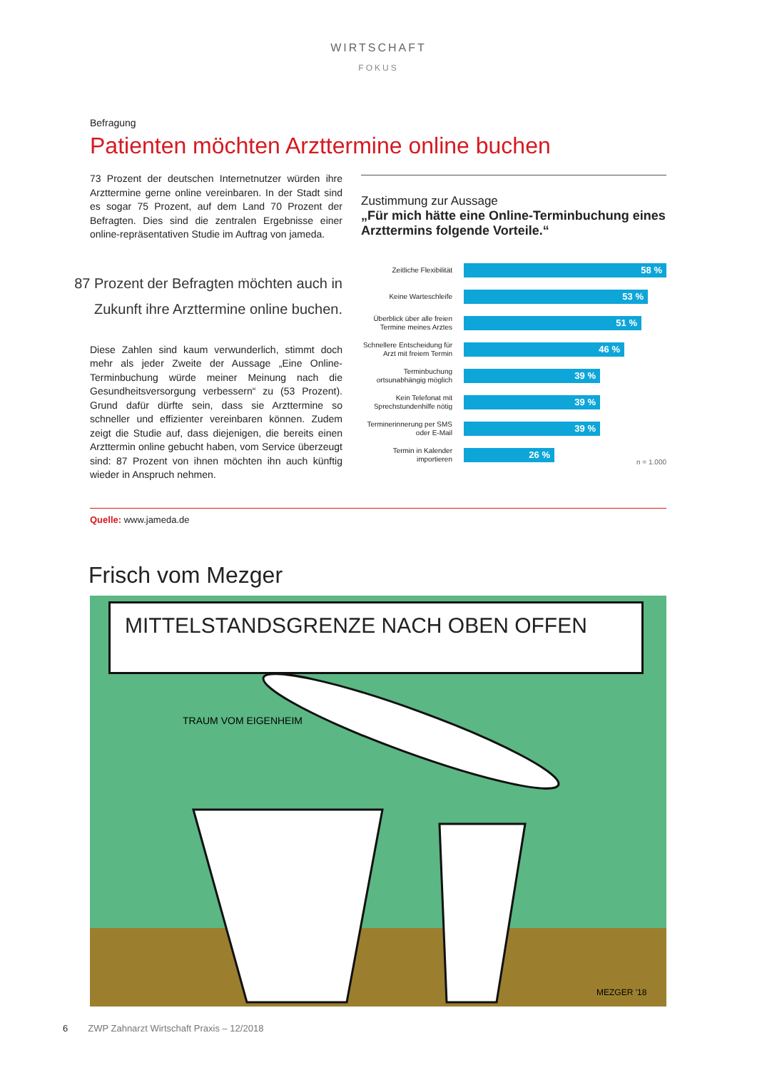WIRTSCHAFT
FOKUS
Befragung
Patienten möchten Arzttermine online buchen
73 Prozent der deutschen Internetnutzer würden ihre Arzt­termine gerne online vereinbaren. In der Stadt sind es sogar 75 Prozent, auf dem Land 70 Prozent der Befragten. Dies sind die zentralen Ergebnisse einer online-repräsentativen Studie im Auftrag von jameda.
87 Prozent der Befragten möchten auch in Zukunft ihre Arzttermine online buchen.
Diese Zahlen sind kaum verwunderlich, stimmt doch mehr als jeder Zweite der Aussage „Eine Online-Terminbuchung würde meiner Meinung nach die Gesundheitsversorgung verbessern“ zu (53 Prozent). Grund dafür dürfte sein, dass sie Arzttermine so schneller und effizienter vereinbaren kön­nen. Zudem zeigt die Studie auf, dass diejenigen, die bereits einen Arzttermin online gebucht haben, vom Service über­zeugt sind: 87 Prozent von ihnen möchten ihn auch künftig wieder in Anspruch nehmen.
Zustimmung zur Aussage
„Für mich hätte eine Online-Terminbuchung eines Arzttermins folgende Vorteile.“
Zeitliche Flexibilität
58 %
Keine Warteschleife
53 %
Überblick über alle freien Termine meines Arztes
51 %
Schnellere Entscheidung für Arzt mit freiem Termin
46 %
Terminbuchung ortsunabhängig möglich
39 %
Kein Telefonat mit Sprechstundenhilfe nötig
39 %
Terminerinnerung per SMS oder E-Mail
39 %
Termin in Kalender importieren
26 %
n = 1.000
Quelle: www.jameda.de
Frisch vom Mezger
MITTELSTANDSGRENZE NACH OBEN OFFEN
TRAUM VOM EIGENHEIM
MEZGER '18
6 ZWP Zahnarzt Wirtschaft Praxis – 12/2018